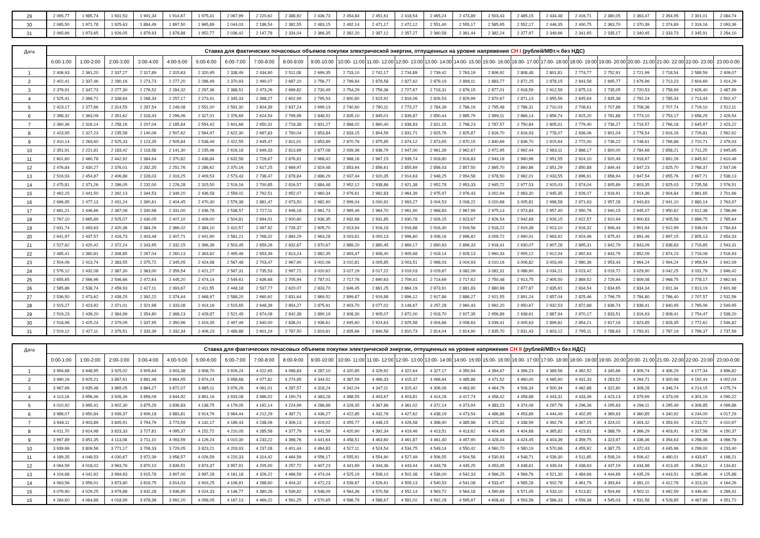| 29 | 2 065,77 | 1 985,74 | 1 931,53 | 1 901,34 | 1 914,67 | 1 975,41 | 2 067,99 | 2 220,62 | 2 388,92 | 2 436,73 | 2 454,84 | 2 451,61 | 2 418,54 | 2 465,24 | 2 473,89 | 2 503,43 | 2 485,15 | 2 434,48 | 2 416,71 | 2 380,05 | 2 363,47 | 2 354,95 | 2 301,01 | 2 084,74 |
| 30 | 2 065,50 | 1 971,78 | 1 925,63 | 1 884,49 | 1 897,50 | 1 965,89 | 2 044,03 | 2 186,54 | 2 382,55 | 2 483,15 | 2 492,14 | 2 471,17 | 2 472,12 | 2 551,40 | 2 555,17 | 2 585,95 | 2 552,17 | 2 446,35 | 2 400,75 | 2 363,70 | 2 370,39 | 2 374,89 | 2 319,16 | 2 093,36 |
| 31 | 2 065,66 | 1 973,65 | 1 926,05 | 1 879,93 | 1 878,88 | 1 952,77 | 2 036,42 | 2 147,78 | 2 334,04 | 2 366,35 | 2 382,20 | 2 387,12 | 2 357,27 | 2 360,58 | 2 361,44 | 2 382,24 | 2 377,97 | 2 349,66 | 2 341,65 | 2 335,17 | 2 340,45 | 2 333,73 | 2 345,91 | 2 284,10 |
| Дата | Ставка для фактических почасовых объемов покупки электрической энергии, отпущенных на уровне напряжения СН I (рублей/МВт.ч без НДС) | | | | | | | | | | | | | | | | | | | | | | | |
| --- | --- | --- | --- | --- | --- | --- | --- | --- | --- | --- | --- | --- | --- | --- | --- | --- | --- | --- | --- | --- | --- | --- | --- | --- |
| | 0:00-1:00 | 1:00-2:00 | 2:00-3:00 | 3:00-4:00 | 4:00-5:00 | 5:00-6:00 | 6:00-7:00 | 7:00-8:00 | 8:00-9:00 | 9:00-10:00 | 10:00- 11:00 | 11:00- 12:00 | 12:00- 13:00 | 13:00- 14:00 | 14:00- 15:00 | 15:00- 16:00 | 16:00- 17:00 | 17:00- 18:00 | 18:00- 19:00 | 19:00- 20:00 | 20:00- 21:00 | 21:00- 22:00 | 22:00- 23:00 | 23:00-0:00 |
| 1 | 2 406,93 | 2 361,20 | 2 337,27 | 2 317,89 | 2 315,63 | 2 320,95 | 2 338,49 | 2 434,90 | 2 511,08 | 2 699,35 | 2 733,10 | 2 742,17 | 2 734,89 | 2 739,42 | 2 763,19 | 2 806,92 | 2 808,48 | 2 801,81 | 2 774,77 | 2 752,91 | 2 721,99 | 2 718,54 | 2 589,59 | 2 409,07 |
| 2 | 2 402,41 | 2 337,46 | 2 280,16 | 2 273,73 | 2 277,20 | 2 286,49 | 2 370,93 | 2 490,07 | 2 687,10 | 2 756,77 | 2 799,84 | 2 878,58 | 2 827,62 | 2 879,19 | 2 898,11 | 2 883,77 | 2 872,25 | 2 878,15 | 2 843,58 | 2 695,77 | 2 676,96 | 2 713,23 | 2 604,69 | 2 414,29 |
| 3 | 2 379,91 | 2 347,73 | 2 277,30 | 2 276,52 | 2 284,32 | 2 297,36 | 2 388,51 | 2 473,26 | 2 699,82 | 2 730,49 | 2 754,29 | 2 759,36 | 2 727,67 | 2 718,31 | 2 876,15 | 2 877,01 | 2 918,59 | 2 912,59 | 2 875,13 | 2 735,05 | 2 720,53 | 2 758,99 | 2 626,40 | 2 487,99 |
| 4 | 2 525,41 | 2 368,71 | 2 338,64 | 2 268,34 | 2 257,17 | 2 273,41 | 2 345,33 | 2 398,27 | 2 602,99 | 2 795,53 | 2 800,80 | 2 815,92 | 2 816,06 | 2 826,53 | 2 829,99 | 2 870,67 | 2 871,13 | 2 855,56 | 2 845,64 | 2 835,38 | 2 792,24 | 2 785,34 | 2 713,44 | 2 502,47 |
| 5 | 2 423,17 | 2 377,66 | 2 314,55 | 2 287,54 | 2 249,08 | 2 551,00 | 2 591,30 | 2 604,39 | 2 637,24 | 2 699,13 | 2 740,60 | 2 780,11 | 2 773,27 | 2 784,39 | 2 786,19 | 2 795,48 | 2 786,31 | 2 710,03 | 2 708,61 | 2 707,88 | 2 708,36 | 2 707,74 | 2 719,10 | 2 512,11 |
| 6 | 2 398,32 | 2 363,09 | 2 351,62 | 2 318,43 | 2 296,06 | 2 327,01 | 2 376,69 | 2 624,54 | 2 799,96 | 2 848,52 | 2 835,10 | 2 845,01 | 2 839,87 | 2 850,44 | 2 885,79 | 2 899,11 | 2 866,14 | 2 856,74 | 2 815,20 | 2 781,88 | 2 773,10 | 2 753,17 | 2 656,25 | 2 429,54 |
| 7 | 2 360,36 | 2 316,14 | 2 258,16 | 2 207,04 | 2 185,84 | 2 554,42 | 2 601,68 | 2 650,31 | 2 718,38 | 2 831,27 | 2 868,02 | 2 860,40 | 2 838,83 | 2 811,15 | 2 798,23 | 2 787,57 | 2 750,84 | 2 805,01 | 2 779,40 | 2 736,27 | 2 716,57 | 2 766,18 | 2 645,97 | 2 423,22 |
| 8 | 2 423,95 | 2 327,23 | 2 235,58 | 2 140,06 | 2 507,62 | 2 564,97 | 2 622,30 | 2 697,83 | 2 790,04 | 2 853,84 | 2 833,15 | 2 804,59 | 2 831,71 | 2 825,76 | 2 825,87 | 2 816,70 | 2 816,93 | 2 778,07 | 2 836,06 | 2 801,04 | 2 778,54 | 2 816,16 | 2 729,81 | 2 562,62 |
| 9 | 2 410,14 | 2 263,60 | 2 525,33 | 2 123,35 | 2 505,84 | 2 538,49 | 2 422,55 | 2 645,47 | 2 811,01 | 2 853,89 | 2 870,76 | 2 875,85 | 2 874,12 | 2 873,65 | 2 870,15 | 2 840,69 | 2 836,70 | 2 815,64 | 2 772,00 | 2 736,22 | 2 748,61 | 2 766,88 | 2 710,71 | 2 479,03 |
| 10 | 2 351,91 | 2 221,81 | 2 183,42 | 2 118,58 | 2 141,30 | 2 235,46 | 2 616,18 | 2 649,33 | 2 813,69 | 2 877,08 | 2 939,36 | 2 936,79 | 2 947,00 | 2 961,39 | 2 962,67 | 2 972,95 | 2 992,44 | 2 983,11 | 2 868,17 | 2 800,00 | 2 784,68 | 2 858,21 | 2 711,25 | 2 645,65 |
| 11 | 2 601,60 | 2 460,78 | 2 442,92 | 2 384,64 | 2 370,82 | 2 438,84 | 2 632,58 | 2 726,67 | 2 876,81 | 2 968,42 | 2 968,16 | 2 967,15 | 2 939,74 | 2 918,80 | 2 916,83 | 2 943,18 | 2 960,96 | 2 951,55 | 2 924,10 | 2 920,49 | 2 918,67 | 2 892,26 | 2 845,92 | 2 610,46 |
| 12 | 2 476,84 | 2 430,27 | 2 376,01 | 2 282,35 | 2 251,76 | 2 286,62 | 2 370,16 | 2 617,25 | 2 669,97 | 2 819,48 | 2 853,94 | 2 856,61 | 2 855,69 | 2 856,03 | 2 857,50 | 2 865,70 | 2 860,86 | 2 851,29 | 2 850,88 | 2 849,44 | 2 847,23 | 2 825,70 | 2 768,37 | 2 547,06 |
| 13 | 2 516,93 | 2 454,87 | 2 406,88 | 2 328,03 | 2 319,25 | 2 409,53 | 2 573,43 | 2 738,47 | 2 878,84 | 2 886,29 | 2 937,44 | 2 920,35 | 2 914,63 | 2 948,25 | 2 954,58 | 2 978,50 | 2 982,01 | 2 933,55 | 2 896,91 | 2 856,94 | 2 847,54 | 2 855,76 | 2 697,71 | 2 538,13 |
| 14 | 2 475,81 | 2 371,26 | 2 286,05 | 2 232,00 | 2 226,28 | 2 315,50 | 2 519,16 | 2 700,85 | 2 816,57 | 2 884,48 | 2 952,12 | 2 938,86 | 2 921,38 | 2 952,78 | 2 953,33 | 2 945,72 | 2 977,53 | 2 915,03 | 2 874,04 | 2 805,89 | 2 803,35 | 2 825,03 | 2 735,58 | 2 576,51 |
| 15 | 2 492,15 | 2 441,50 | 2 392,13 | 2 344,53 | 2 349,20 | 2 436,58 | 2 559,02 | 2 792,51 | 2 952,07 | 2 960,34 | 2 976,61 | 2 982,83 | 2 964,39 | 2 975,97 | 2 976,43 | 3 002,94 | 2 983,30 | 2 945,35 | 2 926,07 | 2 916,91 | 2 914,36 | 2 904,84 | 2 861,65 | 2 701,66 |
| 16 | 2 696,85 | 2 477,13 | 2 431,24 | 2 390,61 | 2 404,45 | 2 470,30 | 2 579,38 | 2 881,47 | 2 973,50 | 2 982,90 | 2 999,04 | 3 000,92 | 2 993,27 | 3 004,53 | 3 008,22 | 3 020,68 | 3 005,81 | 2 998,58 | 2 971,63 | 2 957,28 | 2 943,83 | 2 941,10 | 2 880,14 | 2 763,97 |
| 17 | 2 681,21 | 2 446,66 | 2 387,08 | 2 330,98 | 2 331,00 | 2 436,78 | 2 538,57 | 2 727,11 | 2 946,18 | 2 961,73 | 2 965,49 | 2 964,70 | 2 961,90 | 2 968,83 | 2 967,99 | 2 975,13 | 2 973,84 | 2 957,40 | 2 950,76 | 2 940,15 | 2 945,07 | 2 950,62 | 2 912,38 | 2 786,99 |
| 18 | 2 767,10 | 2 665,89 | 2 525,07 | 2 430,05 | 2 407,10 | 2 409,00 | 2 504,81 | 2 694,01 | 2 900,60 | 2 936,35 | 2 932,68 | 2 931,85 | 2 930,78 | 2 926,15 | 2 923,67 | 2 926,54 | 2 942,68 | 2 926,15 | 2 922,57 | 2 910,94 | 2 900,83 | 2 905,58 | 2 889,75 | 2 785,64 |
| 19 | 2 631,74 | 2 493,63 | 2 420,36 | 2 384,26 | 2 366,02 | 2 384,10 | 2 410,57 | 2 497,92 | 2 726,37 | 2 905,70 | 2 913,94 | 2 916,18 | 2 916,88 | 2 916,30 | 2 916,56 | 2 918,22 | 2 919,38 | 2 913,10 | 2 916,32 | 2 906,44 | 2 901,94 | 2 912,99 | 2 936,04 | 2 784,64 |
| 20 | 2 641,97 | 2 437,57 | 2 416,73 | 2 403,48 | 2 407,71 | 2 441,90 | 2 581,21 | 2 768,32 | 2 884,29 | 2 963,28 | 3 003,81 | 3 000,13 | 2 996,80 | 3 008,16 | 2 996,82 | 3 009,72 | 2 990,01 | 2 963,92 | 2 924,46 | 2 875,42 | 2 891,46 | 2 897,15 | 2 805,13 | 2 654,33 |
| 21 | 2 527,62 | 2 420,42 | 2 372,24 | 2 343,95 | 2 332,15 | 2 396,39 | 2 503,45 | 2 659,26 | 2 832,67 | 2 870,67 | 2 889,20 | 2 880,45 | 2 869,17 | 2 890,93 | 2 896,33 | 2 918,41 | 2 930,07 | 2 907,28 | 2 895,31 | 2 842,79 | 2 843,09 | 2 838,83 | 2 719,85 | 2 543,31 |
| 22 | 2 485,41 | 2 380,81 | 2 308,85 | 2 267,04 | 2 260,13 | 2 363,82 | 2 495,46 | 2 653,39 | 2 813,24 | 2 882,35 | 2 893,47 | 2 908,40 | 2 905,68 | 2 918,14 | 2 928,13 | 2 960,33 | 2 955,12 | 2 912,04 | 2 892,63 | 2 843,79 | 2 852,09 | 2 874,23 | 2 716,08 | 2 516,93 |
| 23 | 2 504,06 | 2 413,74 | 2 383,55 | 2 375,72 | 2 345,05 | 2 424,98 | 2 567,48 | 2 703,47 | 2 967,90 | 3 002,06 | 3 010,81 | 3 005,85 | 3 003,51 | 2 998,03 | 3 004,93 | 3 010,16 | 3 006,82 | 3 003,49 | 2 980,36 | 2 953,43 | 2 964,24 | 2 994,24 | 2 959,54 | 2 642,09 |
| 24 | 2 576,12 | 2 432,08 | 2 387,30 | 2 363,00 | 2 359,54 | 2 421,27 | 2 567,31 | 2 735,53 | 2 997,72 | 3 020,62 | 3 027,19 | 3 017,22 | 3 019,03 | 3 029,67 | 3 082,09 | 3 082,31 | 3 086,60 | 3 034,21 | 3 023,42 | 3 019,72 | 3 029,90 | 3 042,25 | 3 031,79 | 2 846,42 |
| 25 | 2 655,65 | 2 566,96 | 2 546,66 | 2 472,64 | 2 445,20 | 2 474,14 | 2 549,61 | 2 636,68 | 2 705,94 | 2 787,01 | 2 717,76 | 2 690,63 | 2 709,41 | 2 714,69 | 2 717,62 | 2 750,48 | 2 913,75 | 2 905,50 | 2 869,52 | 2 726,94 | 2 809,08 | 2 968,75 | 2 778,17 | 2 662,64 |
| 26 | 2 585,86 | 2 538,74 | 2 459,93 | 2 427,11 | 2 393,67 | 2 411,55 | 2 448,18 | 2 537,77 | 2 620,07 | 2 833,70 | 2 846,45 | 2 861,25 | 2 864,19 | 2 873,91 | 2 881,83 | 2 880,98 | 2 877,87 | 2 835,61 | 2 834,54 | 2 834,65 | 2 834,34 | 2 811,34 | 2 813,19 | 2 601,98 |
| 27 | 2 536,50 | 2 473,62 | 2 439,25 | 2 392,22 | 2 374,44 | 2 468,97 | 2 588,20 | 2 660,92 | 2 831,64 | 2 869,52 | 2 899,87 | 2 919,88 | 2 896,12 | 2 917,86 | 2 886,27 | 2 921,55 | 2 891,24 | 2 857,04 | 2 825,46 | 2 796,75 | 2 784,80 | 2 786,40 | 2 707,57 | 2 532,56 |
| 28 | 2 515,27 | 2 423,92 | 2 371,01 | 2 321,98 | 2 333,08 | 2 414,16 | 2 515,65 | 2 648,39 | 2 854,27 | 2 875,91 | 2 903,70 | 3 077,02 | 3 148,67 | 3 257,28 | 2 960,43 | 2 992,20 | 2 950,67 | 2 932,53 | 2 872,88 | 2 836,74 | 2 838,41 | 2 840,95 | 2 765,06 | 2 549,95 |
| 29 | 2 519,23 | 2 439,20 | 2 384,99 | 2 354,80 | 2 368,13 | 2 428,87 | 2 521,45 | 2 674,08 | 2 842,38 | 2 890,19 | 2 908,30 | 2 905,07 | 2 872,00 | 2 918,70 | 2 927,35 | 2 956,89 | 2 938,61 | 2 887,94 | 2 870,17 | 2 833,51 | 2 816,93 | 2 808,41 | 2 754,47 | 2 538,20 |
| 30 | 2 518,96 | 2 425,24 | 2 379,09 | 2 337,95 | 2 350,96 | 2 419,35 | 2 497,49 | 2 640,00 | 2 836,01 | 2 936,61 | 2 945,60 | 2 924,63 | 2 925,58 | 3 004,86 | 3 008,63 | 3 039,41 | 3 005,63 | 2 899,81 | 2 854,21 | 2 817,16 | 2 823,85 | 2 828,35 | 2 772,62 | 2 546,82 |
| 31 | 2 519,12 | 2 427,11 | 2 379,51 | 2 333,39 | 2 332,34 | 2 406,23 | 2 489,88 | 2 601,24 | 2 787,50 | 2 819,81 | 2 835,66 | 2 840,58 | 2 810,73 | 2 814,04 | 2 814,90 | 2 835,70 | 2 831,43 | 2 803,12 | 2 795,11 | 2 788,63 | 2 793,91 | 2 787,19 | 2 799,37 | 2 737,56 |
| Дата | Ставка для фактических почасовых объемов покупки электрической энергии, отпущенных на уровне напряжения СН II (рублей/МВт.ч без НДС) | | | | | | | | | | | | | | | | | | | | | | | |
| --- | --- | --- | --- | --- | --- | --- | --- | --- | --- | --- | --- | --- | --- | --- | --- | --- | --- | --- | --- | --- | --- | --- | --- | --- |
| | 0:00-1:00 | 1:00-2:00 | 2:00-3:00 | 3:00-4:00 | 4:00-5:00 | 5:00-6:00 | 6:00-7:00 | 7:00-8:00 | 8:00-9:00 | 9:00-10:00 | 10:00- 11:00 | 11:00- 12:00 | 12:00- 13:00 | 13:00- 14:00 | 14:00- 15:00 | 15:00- 16:00 | 16:00- 17:00 | 17:00- 18:00 | 18:00- 19:00 | 19:00- 20:00 | 20:00- 21:00 | 21:00- 22:00 | 22:00- 23:00 | 23:00-0:00 |
| 1 | 3 994,68 | 3 948,95 | 3 925,02 | 3 905,64 | 3 903,38 | 3 908,70 | 3 926,24 | 4 022,65 | 4 098,83 | 4 287,10 | 4 320,85 | 4 329,92 | 4 322,64 | 4 327,17 | 4 350,94 | 4 394,67 | 4 396,23 | 4 389,56 | 4 362,52 | 4 340,66 | 4 309,74 | 4 306,29 | 4 177,34 | 3 996,82 |
| 2 | 3 990,16 | 3 925,21 | 3 867,91 | 3 861,48 | 3 864,95 | 3 874,24 | 3 958,68 | 4 077,82 | 4 274,85 | 4 344,52 | 4 387,59 | 4 466,33 | 4 415,37 | 4 466,94 | 4 485,86 | 4 471,52 | 4 460,00 | 4 465,90 | 4 431,33 | 4 283,52 | 4 264,71 | 4 300,98 | 4 192,44 | 4 002,04 |
| 3 | 3 967,66 | 3 935,48 | 3 865,05 | 3 864,27 | 3 872,07 | 3 885,11 | 3 976,26 | 4 061,01 | 4 287,57 | 4 318,24 | 4 342,04 | 4 347,11 | 4 315,42 | 4 306,06 | 4 463,90 | 4 464,76 | 4 506,34 | 4 500,34 | 4 462,88 | 4 322,80 | 4 308,28 | 4 346,74 | 4 214,15 | 4 075,74 |
| 4 | 4 113,16 | 3 956,46 | 3 926,39 | 3 856,09 | 3 844,92 | 3 861,16 | 3 933,08 | 3 986,02 | 4 190,74 | 4 383,28 | 4 388,55 | 4 403,67 | 4 403,81 | 4 414,28 | 4 417,74 | 4 458,42 | 4 458,88 | 4 443,31 | 4 433,39 | 4 423,13 | 4 379,99 | 4 373,09 | 4 301,19 | 4 090,22 |
| 5 | 4 010,92 | 3 965,41 | 3 902,30 | 3 875,29 | 3 836,83 | 4 138,75 | 4 179,05 | 4 192,14 | 4 224,99 | 4 286,88 | 4 328,35 | 4 367,86 | 4 361,02 | 4 372,14 | 4 373,94 | 4 383,23 | 4 374,06 | 4 297,78 | 4 296,36 | 4 295,63 | 4 296,11 | 4 295,49 | 4 306,85 | 4 099,86 |
| 6 | 3 986,07 | 3 950,84 | 3 939,37 | 3 906,18 | 3 883,81 | 3 914,76 | 3 964,44 | 4 212,29 | 4 387,71 | 4 436,27 | 4 422,85 | 4 432,76 | 4 427,62 | 4 438,19 | 4 473,54 | 4 486,86 | 4 453,89 | 4 444,49 | 4 402,95 | 4 369,63 | 4 360,85 | 4 340,92 | 4 244,00 | 4 017,29 |
| 7 | 3 948,11 | 3 903,89 | 3 845,91 | 3 794,79 | 3 773,59 | 4 142,17 | 4 189,43 | 4 238,06 | 4 306,13 | 4 419,02 | 4 455,77 | 4 448,15 | 4 426,58 | 4 398,90 | 4 385,98 | 4 375,32 | 4 338,59 | 4 392,76 | 4 367,15 | 4 324,02 | 4 304,32 | 4 353,93 | 4 233,72 | 4 010,97 |
| 8 | 4 011,70 | 3 914,98 | 3 823,33 | 3 727,81 | 4 095,37 | 4 152,72 | 4 210,05 | 4 285,58 | 4 377,79 | 4 441,59 | 4 420,90 | 4 392,34 | 4 419,46 | 4 413,51 | 4 413,62 | 4 404,45 | 4 404,68 | 4 365,82 | 4 423,81 | 4 388,79 | 4 366,29 | 4 403,91 | 4 317,56 | 4 150,37 |
| 9 | 3 997,89 | 3 851,35 | 4 113,08 | 3 711,10 | 4 093,59 | 4 126,24 | 4 010,30 | 4 233,22 | 4 398,76 | 4 441,64 | 4 458,51 | 4 463,60 | 4 461,87 | 4 461,40 | 4 457,90 | 4 428,44 | 4 424,45 | 4 403,39 | 4 359,75 | 4 323,97 | 4 336,36 | 4 354,63 | 4 298,46 | 4 066,78 |
| 10 | 3 939,66 | 3 809,56 | 3 771,17 | 3 706,33 | 3 729,05 | 3 823,21 | 4 203,93 | 4 237,08 | 4 401,44 | 4 464,83 | 4 527,11 | 4 524,54 | 4 534,75 | 4 549,14 | 4 550,42 | 4 560,70 | 4 580,19 | 4 570,86 | 4 455,92 | 4 387,75 | 4 372,43 | 4 445,96 | 4 299,00 | 4 233,40 |
| 11 | 4 189,35 | 4 048,53 | 4 030,67 | 3 972,39 | 3 958,57 | 4 026,59 | 4 220,33 | 4 314,42 | 4 464,56 | 4 556,17 | 4 555,91 | 4 554,90 | 4 527,49 | 4 506,55 | 4 504,58 | 4 530,93 | 4 548,71 | 4 539,30 | 4 511,85 | 4 508,24 | 4 506,42 | 4 480,01 | 4 433,67 | 4 198,21 |
| 12 | 4 064,59 | 4 018,02 | 3 963,76 | 3 870,10 | 3 839,51 | 3 874,37 | 3 957,91 | 4 205,00 | 4 257,72 | 4 407,23 | 4 441,69 | 4 444,36 | 4 443,44 | 4 443,78 | 4 445,25 | 4 453,45 | 4 448,61 | 4 439,04 | 4 438,63 | 4 437,19 | 4 434,98 | 4 413,45 | 4 356,12 | 4 134,81 |
| 13 | 4 104,68 | 4 042,62 | 3 994,63 | 3 915,78 | 3 907,00 | 3 997,28 | 4 161,18 | 4 326,22 | 4 466,59 | 4 474,04 | 4 525,19 | 4 508,10 | 4 502,38 | 4 536,00 | 4 542,33 | 4 566,25 | 4 569,76 | 4 521,30 | 4 484,66 | 4 444,69 | 4 435,29 | 4 443,51 | 4 285,46 | 4 125,88 |
| 14 | 4 063,56 | 3 959,01 | 3 873,80 | 3 819,75 | 3 814,03 | 3 903,25 | 4 106,91 | 4 288,60 | 4 404,32 | 4 472,23 | 4 539,87 | 4 526,61 | 4 509,13 | 4 540,53 | 4 541,08 | 4 533,47 | 4 565,28 | 4 502,78 | 4 461,79 | 4 393,64 | 4 391,10 | 4 412,78 | 4 323,33 | 4 164,26 |
| 15 | 4 079,90 | 4 029,25 | 3 979,88 | 3 932,28 | 3 936,95 | 4 024,33 | 4 146,77 | 4 380,26 | 4 539,82 | 4 548,09 | 4 564,36 | 4 570,58 | 4 552,14 | 4 563,72 | 4 564,18 | 4 590,69 | 4 571,05 | 4 533,10 | 4 513,82 | 4 504,66 | 4 502,11 | 4 492,59 | 4 449,40 | 4 289,41 |
| 16 | 4 284,60 | 4 064,88 | 4 018,99 | 3 978,36 | 3 992,20 | 4 058,05 | 4 167,13 | 4 469,22 | 4 561,25 | 4 570,65 | 4 586,79 | 4 588,67 | 4 581,02 | 4 592,28 | 4 595,97 | 4 608,43 | 4 593,56 | 4 586,33 | 4 559,38 | 4 545,03 | 4 531,58 | 4 528,85 | 4 467,89 | 4 351,72 |